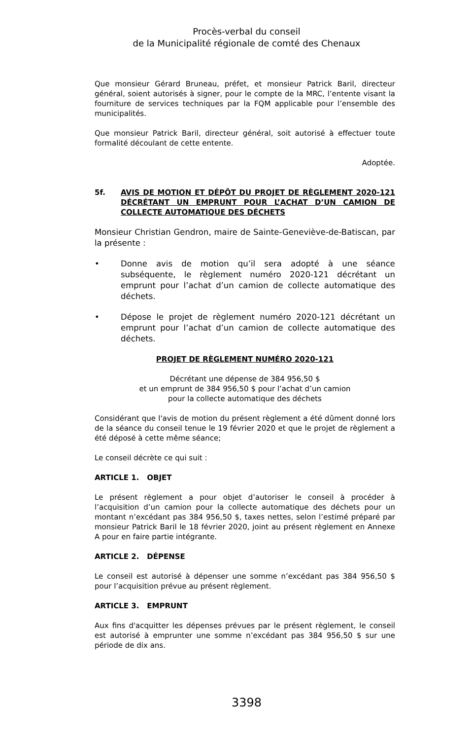Procès-verbal du conseil
de la Municipalité régionale de comté des Chenaux
Que monsieur Gérard Bruneau, préfet, et monsieur Patrick Baril, directeur général, soient autorisés à signer, pour le compte de la MRC, l’entente visant la fourniture de services techniques par la FQM applicable pour l’ensemble des municipalités.
Que monsieur Patrick Baril, directeur général, soit autorisé à effectuer toute formalité découlant de cette entente.
Adoptée.
5f. AVIS DE MOTION ET DÉPÔT DU PROJET DE RÈGLEMENT 2020-121 DÉCRÉTANT UN EMPRUNT POUR L’ACHAT D’UN CAMION DE COLLECTE AUTOMATIQUE DES DÉCHETS
Monsieur Christian Gendron, maire de Sainte-Geneviève-de-Batiscan, par la présente :
• Donne avis de motion qu’il sera adopté à une séance subséquente, le règlement numéro 2020-121 décrétant un emprunt pour l’achat d’un camion de collecte automatique des déchets.
• Dépose le projet de règlement numéro 2020-121 décrétant un emprunt pour l’achat d’un camion de collecte automatique des déchets.
PROJET DE RÈGLEMENT NUMÉRO 2020-121
Décrétant une dépense de 384 956,50 $
et un emprunt de 384 956,50 $ pour l’achat d’un camion
pour la collecte automatique des déchets
Considérant que l'avis de motion du présent règlement a été dûment donné lors de la séance du conseil tenue le 19 février 2020 et que le projet de règlement a été déposé à cette même séance;
Le conseil décrète ce qui suit :
ARTICLE 1. OBJET
Le présent règlement a pour objet d’autoriser le conseil à procéder à l’acquisition d’un camion pour la collecte automatique des déchets pour un montant n’excédant pas 384 956,50 $, taxes nettes, selon l’estimé préparé par monsieur Patrick Baril le 18 février 2020, joint au présent règlement en Annexe A pour en faire partie intégrante.
ARTICLE 2. DÉPENSE
Le conseil est autorisé à dépenser une somme n’excédant pas 384 956,50 $ pour l’acquisition prévue au présent règlement.
ARTICLE 3. EMPRUNT
Aux fins d'acquitter les dépenses prévues par le présent règlement, le conseil est autorisé à emprunter une somme n’excédant pas 384 956,50 $ sur une période de dix ans.
3398